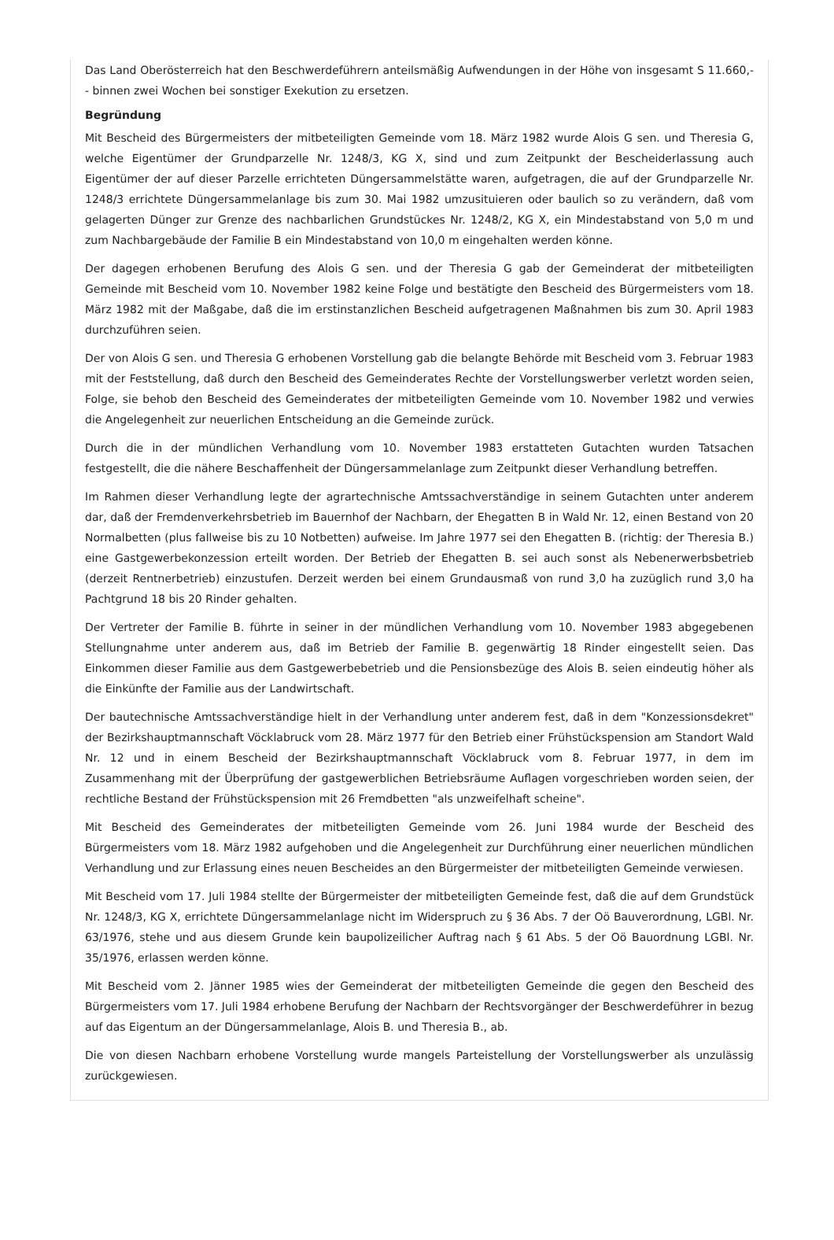Das Land Oberösterreich hat den Beschwerdeführern anteilsmäßig Aufwendungen in der Höhe von insgesamt S 11.660,-- binnen zwei Wochen bei sonstiger Exekution zu ersetzen.
Begründung
Mit Bescheid des Bürgermeisters der mitbeteiligten Gemeinde vom 18. März 1982 wurde Alois G sen. und Theresia G, welche Eigentümer der Grundparzelle Nr. 1248/3, KG X, sind und zum Zeitpunkt der Bescheiderlassung auch Eigentümer der auf dieser Parzelle errichteten Düngersammelstätte waren, aufgetragen, die auf der Grundparzelle Nr. 1248/3 errichtete Düngersammelanlage bis zum 30. Mai 1982 umzusituieren oder baulich so zu verändern, daß vom gelagerten Dünger zur Grenze des nachbarlichen Grundstückes Nr. 1248/2, KG X, ein Mindestabstand von 5,0 m und zum Nachbargebäude der Familie B ein Mindestabstand von 10,0 m eingehalten werden könne.
Der dagegen erhobenen Berufung des Alois G sen. und der Theresia G gab der Gemeinderat der mitbeteiligten Gemeinde mit Bescheid vom 10. November 1982 keine Folge und bestätigte den Bescheid des Bürgermeisters vom 18. März 1982 mit der Maßgabe, daß die im erstinstanzlichen Bescheid aufgetragenen Maßnahmen bis zum 30. April 1983 durchzuführen seien.
Der von Alois G sen. und Theresia G erhobenen Vorstellung gab die belangte Behörde mit Bescheid vom 3. Februar 1983 mit der Feststellung, daß durch den Bescheid des Gemeinderates Rechte der Vorstellungswerber verletzt worden seien, Folge, sie behob den Bescheid des Gemeinderates der mitbeteiligten Gemeinde vom 10. November 1982 und verwies die Angelegenheit zur neuerlichen Entscheidung an die Gemeinde zurück.
Durch die in der mündlichen Verhandlung vom 10. November 1983 erstatteten Gutachten wurden Tatsachen festgestellt, die die nähere Beschaffenheit der Düngersammelanlage zum Zeitpunkt dieser Verhandlung betreffen.
Im Rahmen dieser Verhandlung legte der agrartechnische Amtssachverständige in seinem Gutachten unter anderem dar, daß der Fremdenverkehrsbetrieb im Bauernhof der Nachbarn, der Ehegatten B in Wald Nr. 12, einen Bestand von 20 Normalbetten (plus fallweise bis zu 10 Notbetten) aufweise. Im Jahre 1977 sei den Ehegatten B. (richtig: der Theresia B.) eine Gastgewerbekonzession erteilt worden. Der Betrieb der Ehegatten B. sei auch sonst als Nebenerwerbsbetrieb (derzeit Rentnerbetrieb) einzustufen. Derzeit werden bei einem Grundausmaß von rund 3,0 ha zuzüglich rund 3,0 ha Pachtgrund 18 bis 20 Rinder gehalten.
Der Vertreter der Familie B. führte in seiner in der mündlichen Verhandlung vom 10. November 1983 abgegebenen Stellungnahme unter anderem aus, daß im Betrieb der Familie B. gegenwärtig 18 Rinder eingestellt seien. Das Einkommen dieser Familie aus dem Gastgewerbebetrieb und die Pensionsbezüge des Alois B. seien eindeutig höher als die Einkünfte der Familie aus der Landwirtschaft.
Der bautechnische Amtssachverständige hielt in der Verhandlung unter anderem fest, daß in dem "Konzessionsdekret" der Bezirkshauptmannschaft Vöcklabruck vom 28. März 1977 für den Betrieb einer Frühstückspension am Standort Wald Nr. 12 und in einem Bescheid der Bezirkshauptmannschaft Vöcklabruck vom 8. Februar 1977, in dem im Zusammenhang mit der Überprüfung der gastgewerblichen Betriebsräume Auflagen vorgeschrieben worden seien, der rechtliche Bestand der Frühstückspension mit 26 Fremdbetten "als unzweifelhaft scheine".
Mit Bescheid des Gemeinderates der mitbeteiligten Gemeinde vom 26. Juni 1984 wurde der Bescheid des Bürgermeisters vom 18. März 1982 aufgehoben und die Angelegenheit zur Durchführung einer neuerlichen mündlichen Verhandlung und zur Erlassung eines neuen Bescheides an den Bürgermeister der mitbeteiligten Gemeinde verwiesen.
Mit Bescheid vom 17. Juli 1984 stellte der Bürgermeister der mitbeteiligten Gemeinde fest, daß die auf dem Grundstück Nr. 1248/3, KG X, errichtete Düngersammelanlage nicht im Widerspruch zu § 36 Abs. 7 der Oö Bauverordnung, LGBl. Nr. 63/1976, stehe und aus diesem Grunde kein baupolizeilicher Auftrag nach § 61 Abs. 5 der Oö Bauordnung LGBl. Nr. 35/1976, erlassen werden könne.
Mit Bescheid vom 2. Jänner 1985 wies der Gemeinderat der mitbeteiligten Gemeinde die gegen den Bescheid des Bürgermeisters vom 17. Juli 1984 erhobene Berufung der Nachbarn der Rechtsvorgänger der Beschwerdeführer in bezug auf das Eigentum an der Düngersammelanlage, Alois B. und Theresia B., ab.
Die von diesen Nachbarn erhobene Vorstellung wurde mangels Parteistellung der Vorstellungswerber als unzulässig zurückgewiesen.